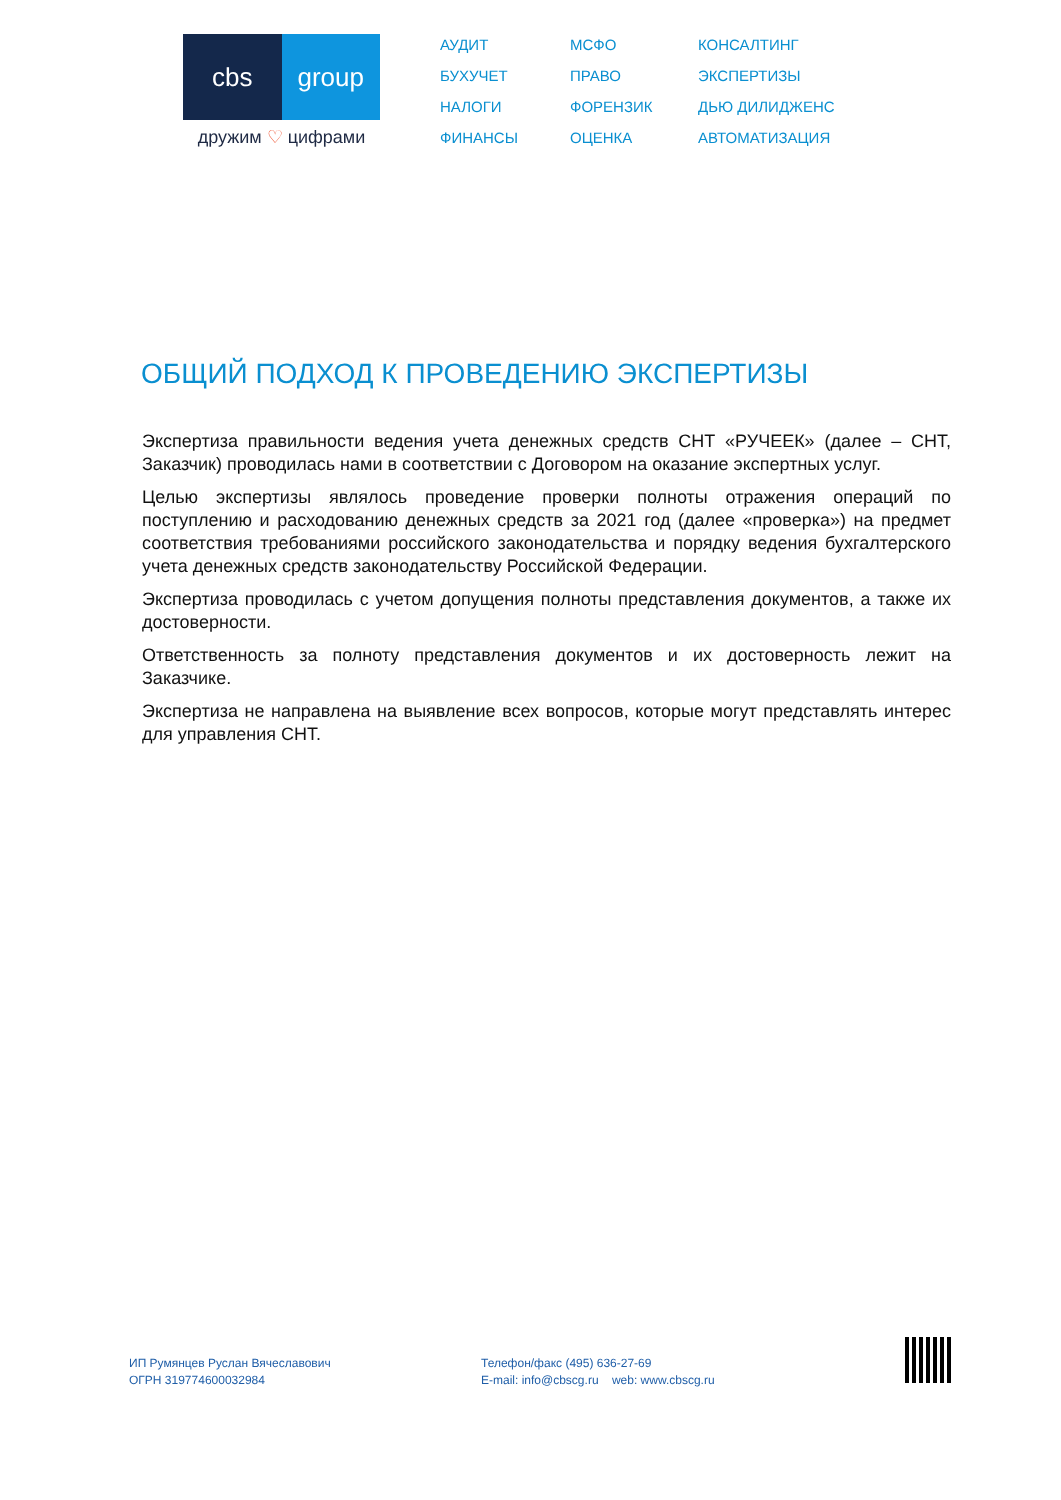cbs group
дружим ♡ цифрами
АУДИТ
МСФО
КОНСАЛТИНГ
БУХУЧЕТ
ПРАВО
ЭКСПЕРТИЗЫ
НАЛОГИ
ФОРЕНЗИК
ДЬЮ ДИЛИДЖЕНС
ФИНАНСЫ
ОЦЕНКА
АВТОМАТИЗАЦИЯ
ОБЩИЙ ПОДХОД К ПРОВЕДЕНИЮ ЭКСПЕРТИЗЫ
Экспертиза правильности ведения учета денежных средств СНТ «РУЧЕЕК» (далее – СНТ, Заказчик) проводилась нами в соответствии с Договором на оказание экспертных услуг.
Целью экспертизы являлось проведение проверки полноты отражения операций по поступлению и расходованию денежных средств за 2021 год (далее «проверка») на предмет соответствия требованиями российского законодательства и порядку ведения бухгалтерского учета денежных средств законодательству Российской Федерации.
Экспертиза проводилась с учетом допущения полноты представления документов, а также их достоверности.
Ответственность за полноту представления документов и их достоверность лежит на Заказчике.
Экспертиза не направлена на выявление всех вопросов, которые могут представлять интерес для управления СНТ.
ИП Румянцев Руслан Вячеславович
ОГРН 319774600032984
Телефон/факс (495) 636-27-69
E-mail: info@cbscg.ru web: www.cbscg.ru